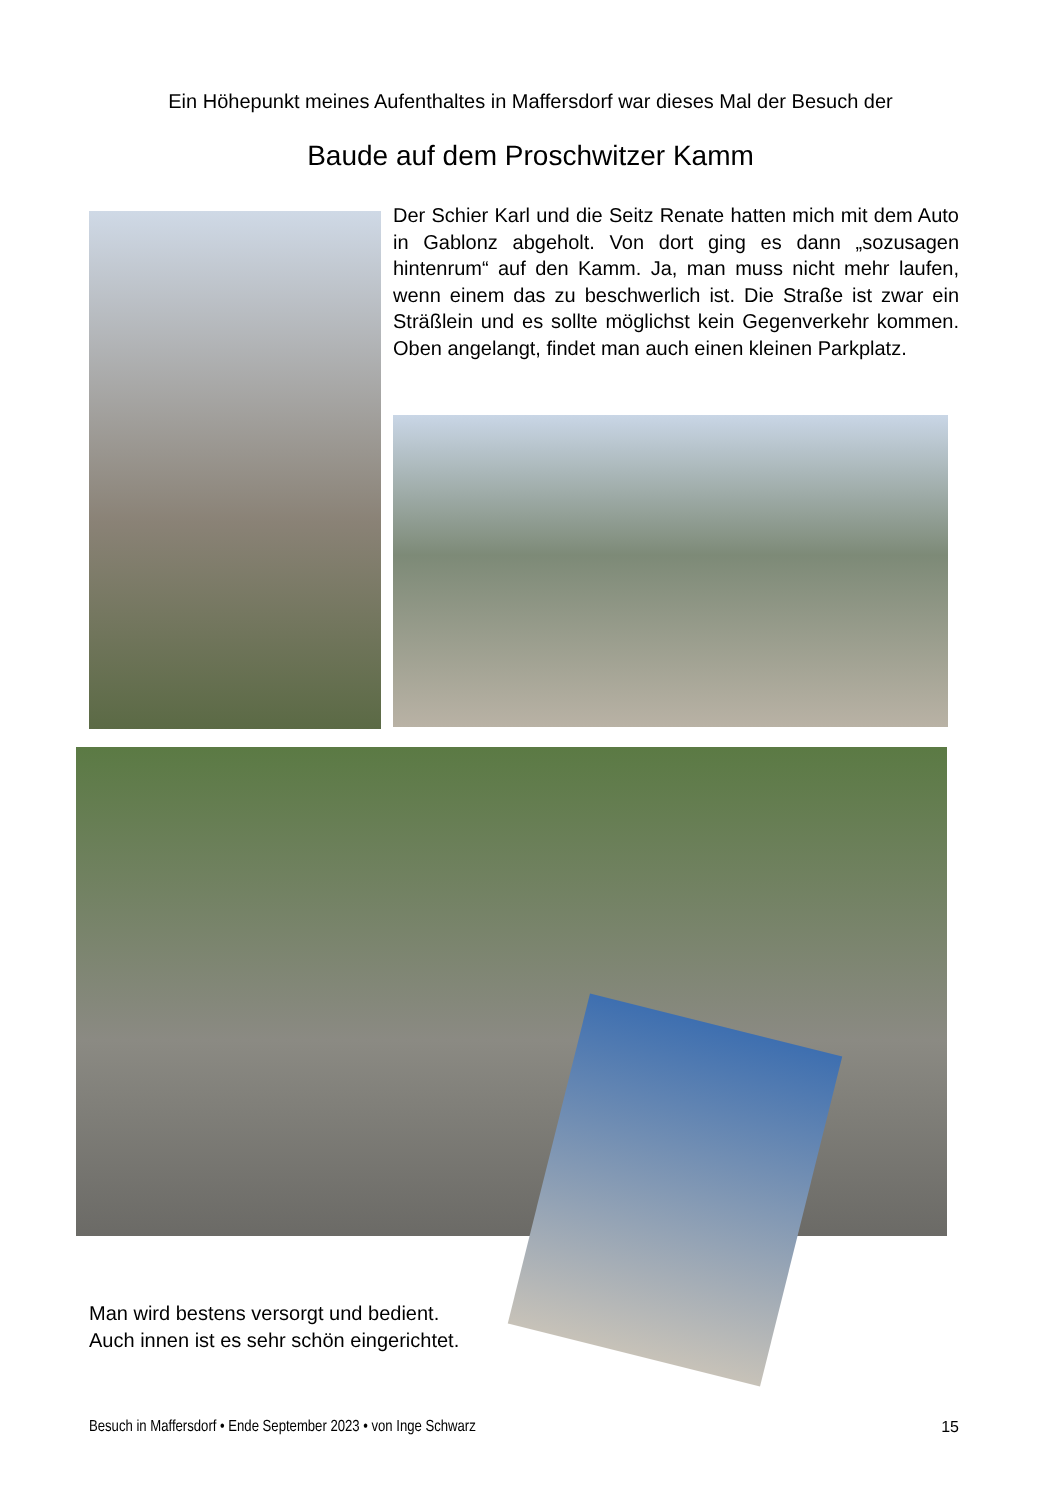Ein Höhepunkt meines Aufenthaltes in Maffersdorf war dieses Mal der Besuch der
Baude auf dem Proschwitzer Kamm
Der Schier Karl und die Seitz Renate hatten mich mit dem Auto in Gablonz abgeholt. Von dort ging es dann „sozusagen hintenrum“ auf den Kamm. Ja, man muss nicht mehr laufen, wenn einem das zu beschwerlich ist. Die Straße ist zwar ein Sträßlein und es sollte möglichst kein Gegenverkehr kommen. Oben angelangt, findet man auch einen kleinen Parkplatz.
Man wird bestens versorgt und bedient.
Auch innen ist es sehr schön eingerichtet.
Besuch in Maffersdorf • Ende September 2023 • von Inge Schwarz 15